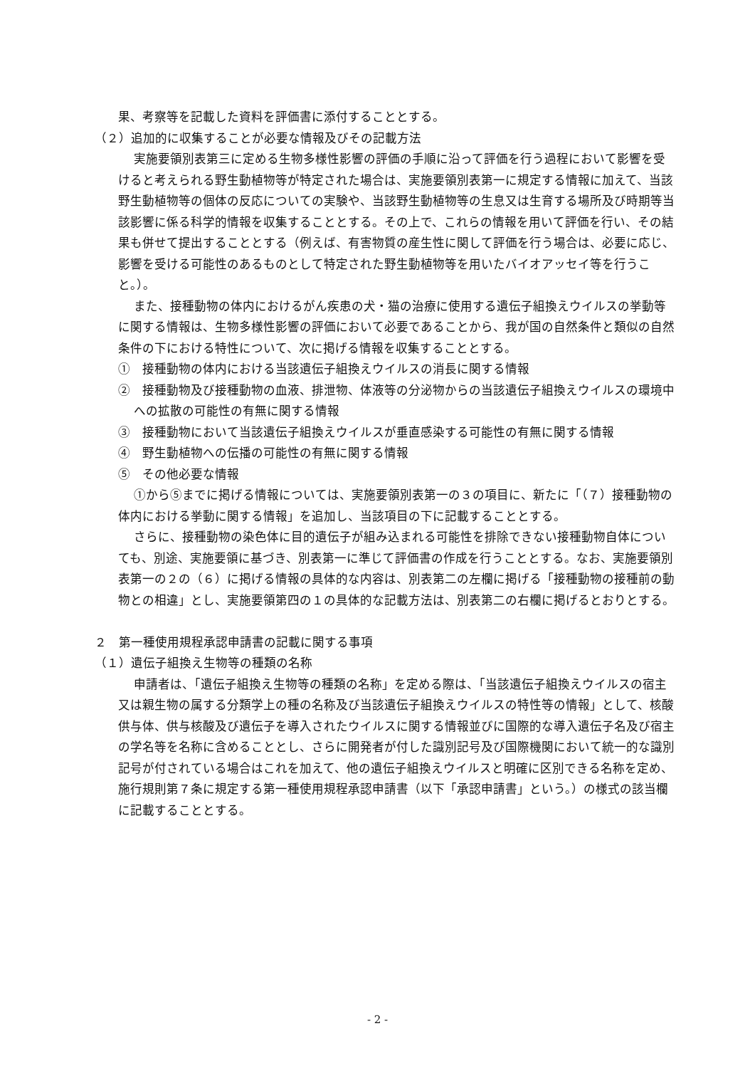果、考察等を記載した資料を評価書に添付することとする。
（２）追加的に収集することが必要な情報及びその記載方法
実施要領別表第三に定める生物多様性影響の評価の手順に沿って評価を行う過程において影響を受けると考えられる野生動植物等が特定された場合は、実施要領別表第一に規定する情報に加えて、当該野生動植物等の個体の反応についての実験や、当該野生動植物等の生息又は生育する場所及び時期等当該影響に係る科学的情報を収集することとする。その上で、これらの情報を用いて評価を行い、その結果も併せて提出することとする（例えば、有害物質の産生性に関して評価を行う場合は、必要に応じ、影響を受ける可能性のあるものとして特定された野生動植物等を用いたバイオアッセイ等を行うこと。）。
また、接種動物の体内におけるがん疾患の犬・猫の治療に使用する遺伝子組換えウイルスの挙動等に関する情報は、生物多様性影響の評価において必要であることから、我が国の自然条件と類似の自然条件の下における特性について、次に掲げる情報を収集することとする。
①　接種動物の体内における当該遺伝子組換えウイルスの消長に関する情報
②　接種動物及び接種動物の血液、排泄物、体液等の分泌物からの当該遺伝子組換えウイルスの環境中への拡散の可能性の有無に関する情報
③　接種動物において当該遺伝子組換えウイルスが垂直感染する可能性の有無に関する情報
④　野生動植物への伝播の可能性の有無に関する情報
⑤　その他必要な情報
①から⑤までに掲げる情報については、実施要領別表第一の３の項目に、新たに「（７）接種動物の体内における挙動に関する情報」を追加し、当該項目の下に記載することとする。
さらに、接種動物の染色体に目的遺伝子が組み込まれる可能性を排除できない接種動物自体についても、別途、実施要領に基づき、別表第一に準じて評価書の作成を行うこととする。なお、実施要領別表第一の２の（６）に掲げる情報の具体的な内容は、別表第二の左欄に掲げる「接種動物の接種前の動物との相違」とし、実施要領第四の１の具体的な記載方法は、別表第二の右欄に掲げるとおりとする。
２　第一種使用規程承認申請書の記載に関する事項
（１）遺伝子組換え生物等の種類の名称
申請者は、「遺伝子組換え生物等の種類の名称」を定める際は、「当該遺伝子組換えウイルスの宿主又は親生物の属する分類学上の種の名称及び当該遺伝子組換えウイルスの特性等の情報」として、核酸供与体、供与核酸及び遺伝子を導入されたウイルスに関する情報並びに国際的な導入遺伝子名及び宿主の学名等を名称に含めることとし、さらに開発者が付した識別記号及び国際機関において統一的な識別記号が付されている場合はこれを加えて、他の遺伝子組換えウイルスと明確に区別できる名称を定め、施行規則第７条に規定する第一種使用規程承認申請書（以下「承認申請書」という。）の様式の該当欄に記載することとする。
- 2 -